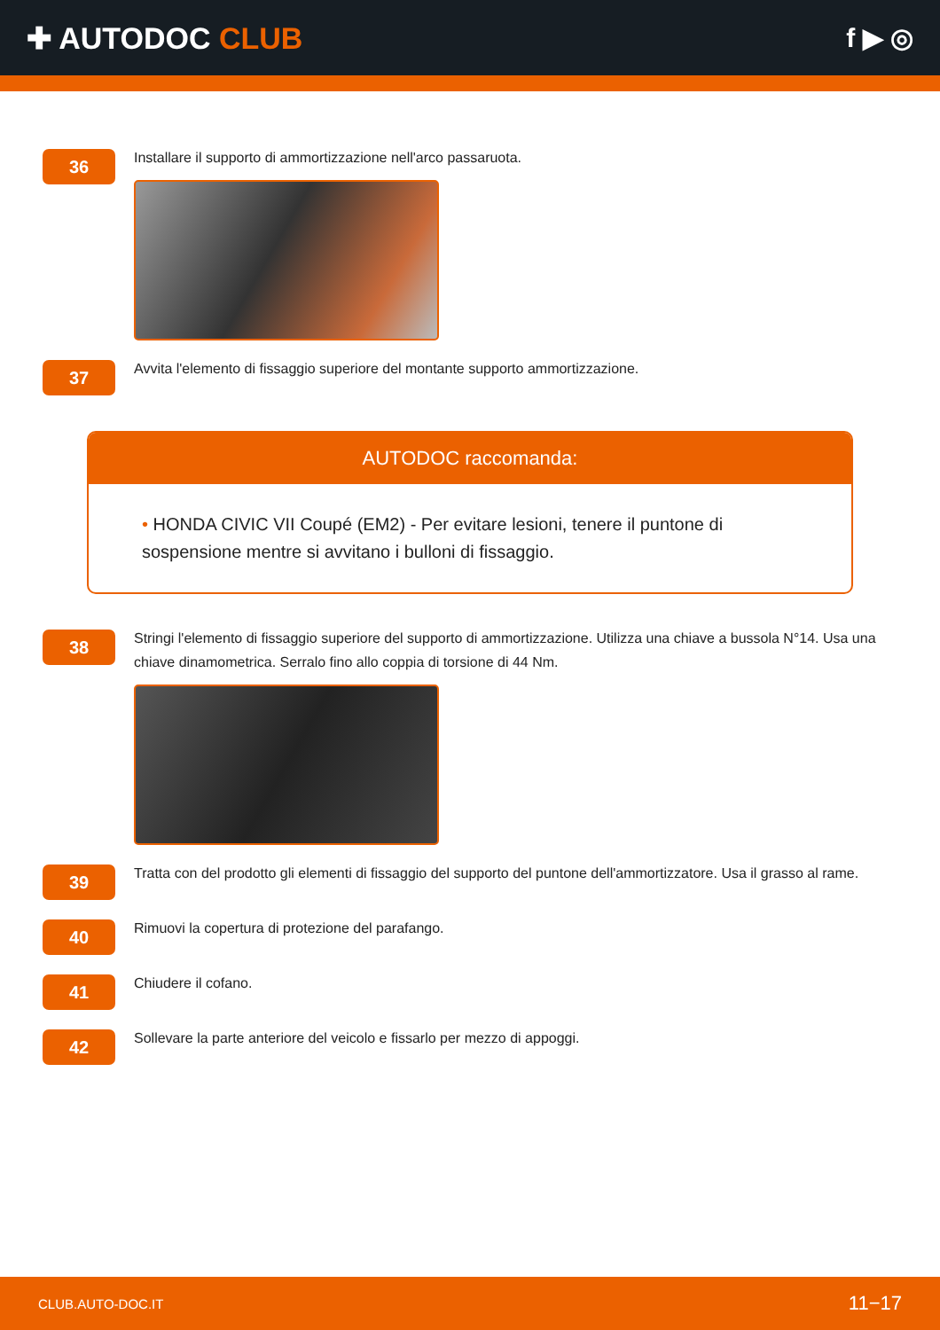✚ AUTODOC CLUB f ▶ ◎
36
Installare il supporto di ammortizzazione nell'arco passaruota.
37
Avvita l'elemento di fissaggio superiore del montante supporto ammortizzazione.
AUTODOC raccomanda:
• HONDA CIVIC VII Coupé (EM2) - Per evitare lesioni, tenere il puntone di sospensione mentre si avvitano i bulloni di fissaggio.
38
Stringi l'elemento di fissaggio superiore del supporto di ammortizzazione. Utilizza una chiave a bussola N°14. Usa una chiave dinamometrica. Serralo fino allo coppia di torsione di 44 Nm.
39
Tratta con del prodotto gli elementi di fissaggio del supporto del puntone dell'ammortizzatore. Usa il grasso al rame.
40
Rimuovi la copertura di protezione del parafango.
41
Chiudere il cofano.
42
Sollevare la parte anteriore del veicolo e fissarlo per mezzo di appoggi.
CLUB.AUTO-DOC.IT 11−17